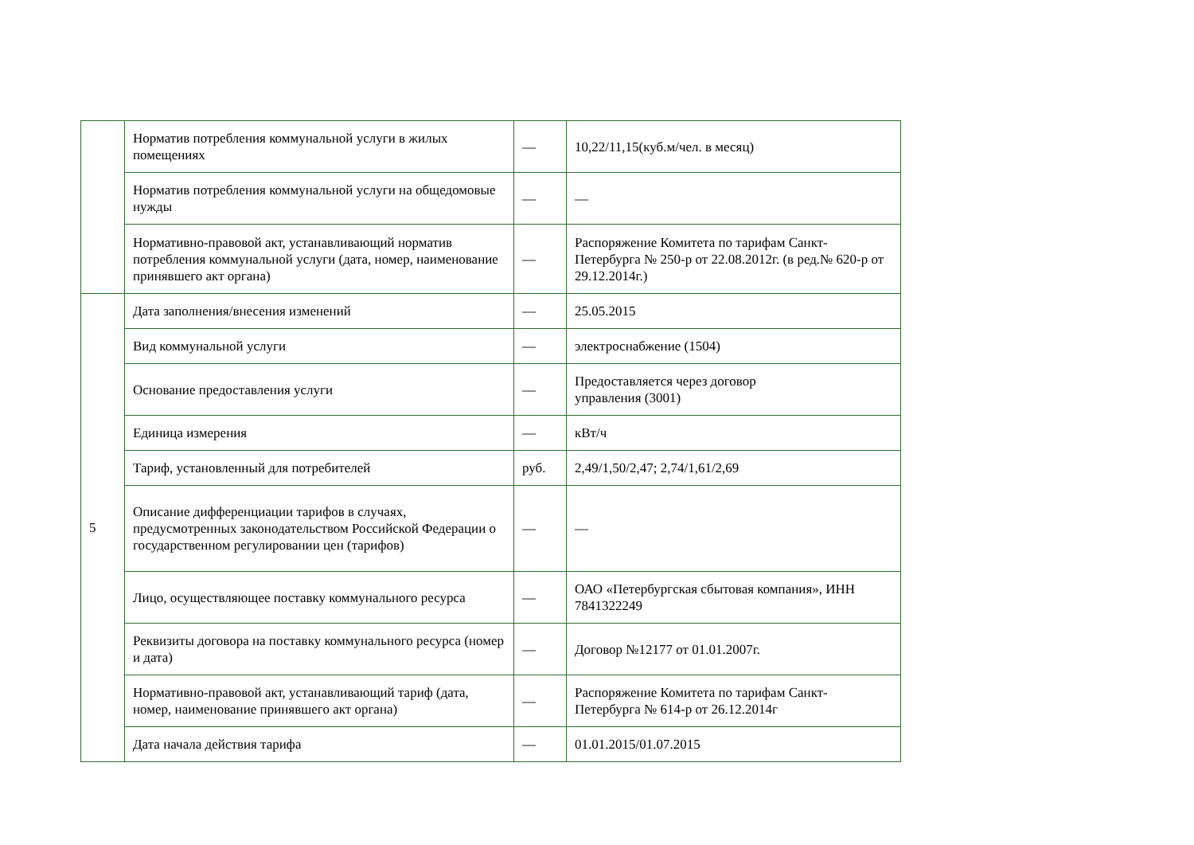| | Норматив потребления коммунальной услуги в жилых помещениях | — | 10,22/11,15(куб.м/чел. в месяц) |
| | Норматив потребления коммунальной услуги на общедомовые нужды | — | — |
| | Нормативно-правовой акт, устанавливающий норматив потребления коммунальной услуги (дата, номер, наименование принявшего акт органа) | — | Распоряжение Комитета по тарифам Санкт-Петербурга № 250-р от 22.08.2012г. (в ред.№ 620-р от 29.12.2014г.) |
| 5 | Дата заполнения/внесения изменений | — | 25.05.2015 |
| | Вид коммунальной услуги | — | электроснабжение (1504) |
| | Основание предоставления услуги | — | Предоставляется через договор управления (3001) |
| | Единица измерения | — | кВт/ч |
| | Тариф, установленный для потребителей | руб. | 2,49/1,50/2,47; 2,74/1,61/2,69 |
| | Описание дифференциации тарифов в случаях, предусмотренных законодательством Российской Федерации о государственном регулировании цен (тарифов) | — | — |
| | Лицо, осуществляющее поставку коммунального ресурса | — | ОАО «Петербургская сбытовая компания», ИНН 7841322249 |
| | Реквизиты договора на поставку коммунального ресурса (номер и дата) | — | Договор №12177 от 01.01.2007г. |
| | Нормативно-правовой акт, устанавливающий тариф (дата, номер, наименование принявшего акт органа) | — | Распоряжение Комитета по тарифам Санкт-Петербурга № 614-р от 26.12.2014г |
| | Дата начала действия тарифа | — | 01.01.2015/01.07.2015 |